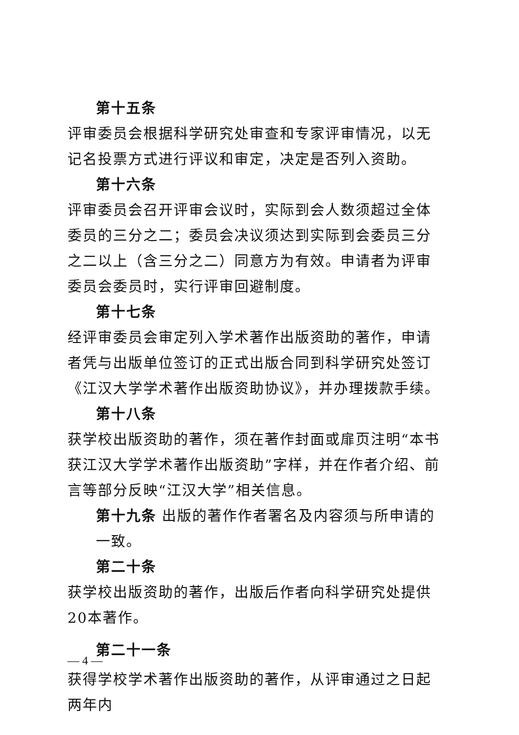第十五条
评审委员会根据科学研究处审查和专家评审情况，以无记名投票方式进行评议和审定，决定是否列入资助。
第十六条
评审委员会召开评审会议时，实际到会人数须超过全体委员的三分之二；委员会决议须达到实际到会委员三分之二以上（含三分之二）同意方为有效。申请者为评审委员会委员时，实行评审回避制度。
第十七条
经评审委员会审定列入学术著作出版资助的著作，申请者凭与出版单位签订的正式出版合同到科学研究处签订《江汉大学学术著作出版资助协议》，并办理拨款手续。
第十八条
获学校出版资助的著作，须在著作封面或扉页注明“本书获江汉大学学术著作出版资助”字样，并在作者介绍、前言等部分反映“江汉大学”相关信息。
第十九条 出版的著作作者署名及内容须与所申请的一致。
第二十条
获学校出版资助的著作，出版后作者向科学研究处提供20本著作。
第二十一条
获得学校学术著作出版资助的著作，从评审通过之日起两年内
— 4 —